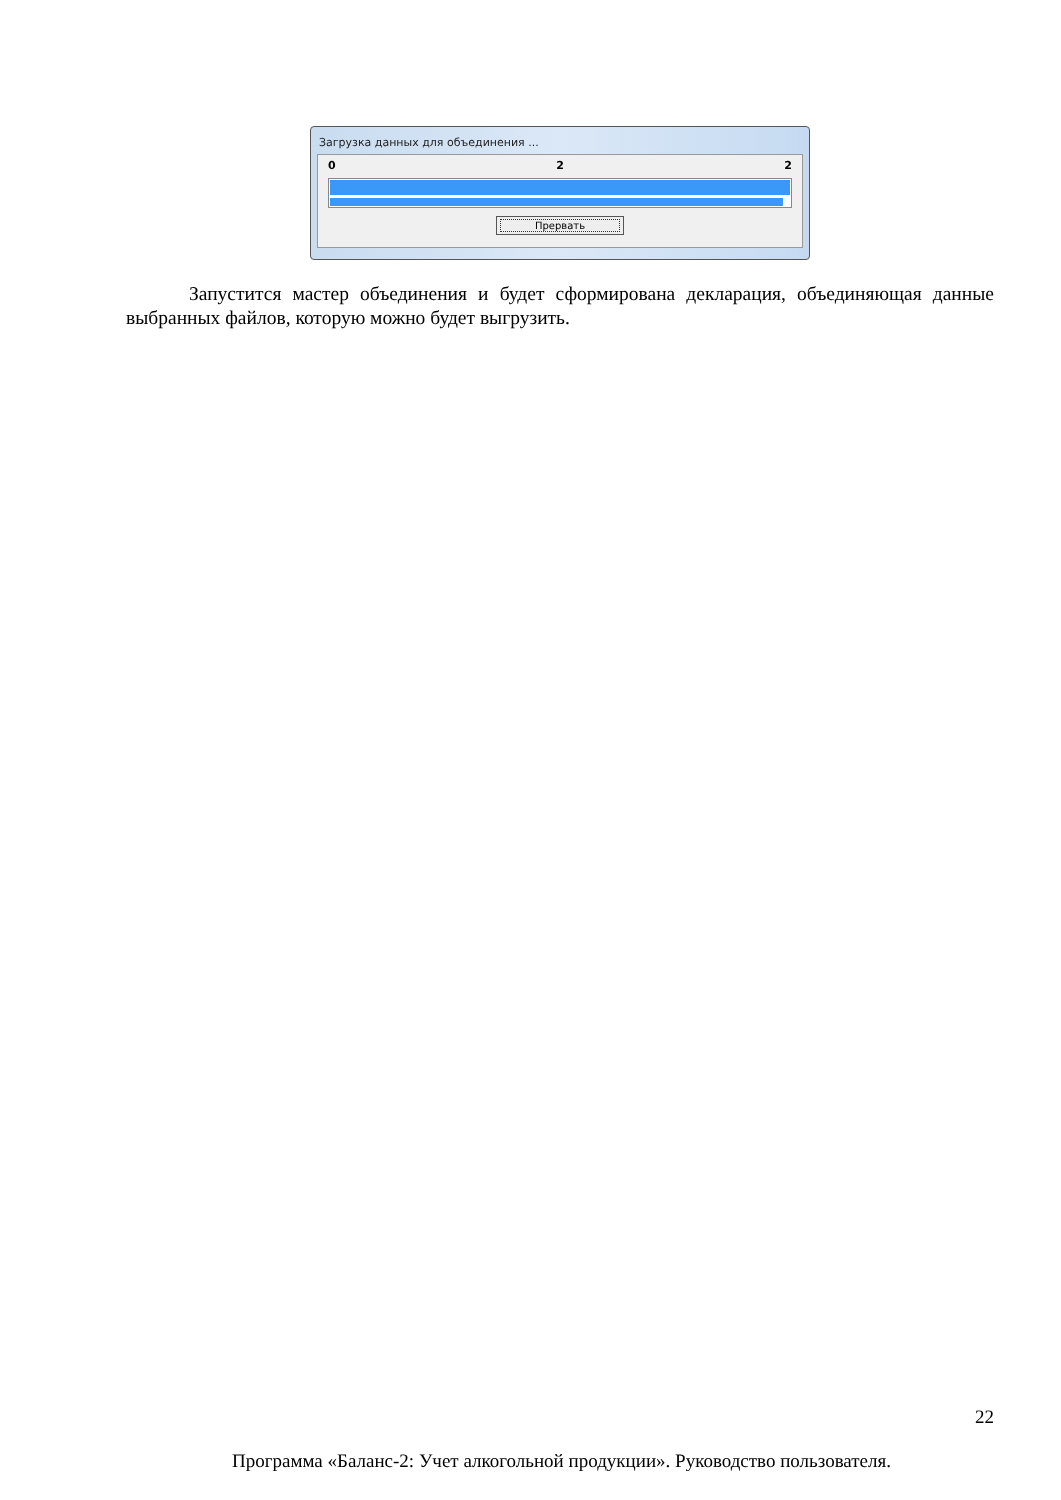Загрузка данных для объединения ...
0 2 2
Прервать
Запустится мастер объединения и будет сформирована декларация, объединяющая данные выбранных файлов, которую можно будет выгрузить.
22
Программа «Баланс-2: Учет алкогольной продукции». Руководство пользователя.